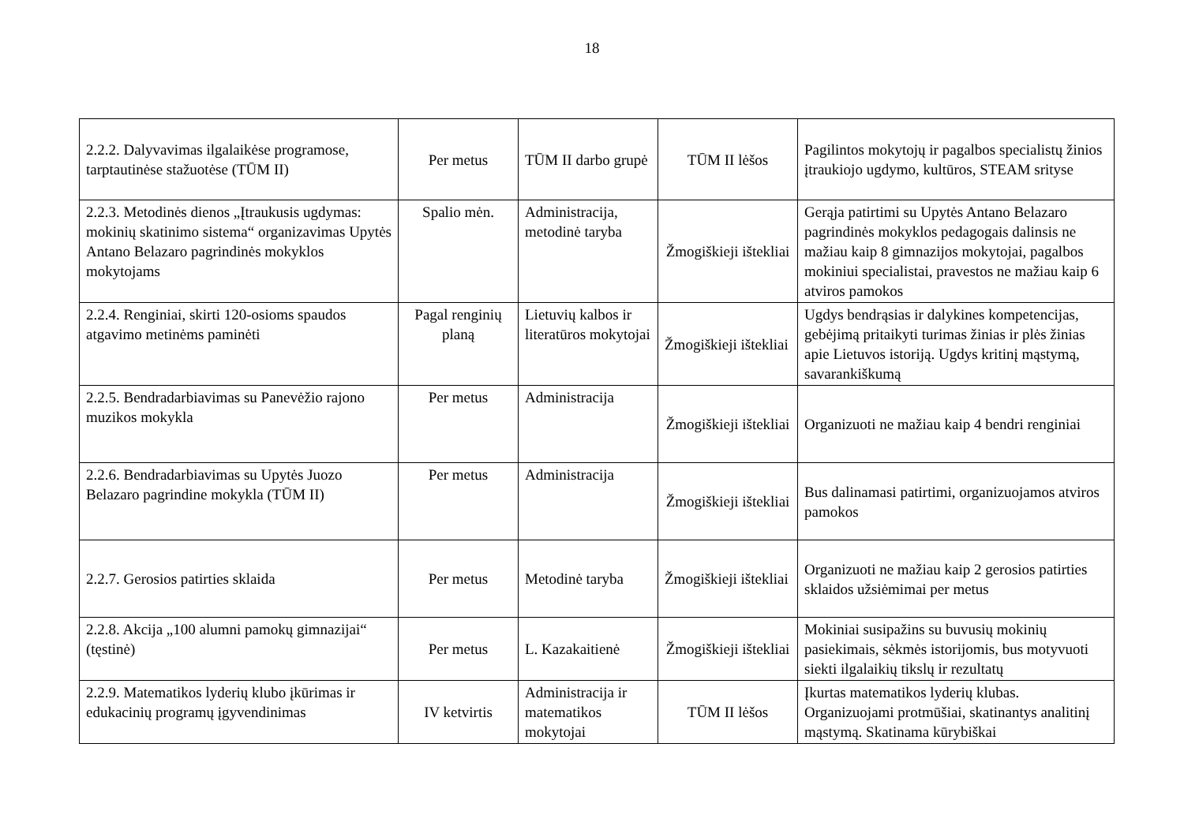18
| 2.2.2. Dalyvavimas ilgalaikėse programose, tarptautinėse stažuotėse (TŪM II) | Per metus | TŪM II darbo grupė | TŪM II lėšos | Pagilintos mokytojų ir pagalbos specialistų žinios įtraukiojo ugdymo, kultūros, STEAM srityse |
| 2.2.3. Metodinės dienos „Įtraukusis ugdymas: mokinių skatinimo sistema“ organizavimas Upytės Antano Belazaro pagrindinės mokyklos mokytojams | Spalio mėn. | Administracija, metodinė taryba | Žmogiškieji ištekliai | Gerąja patirtimi su Upytės Antano Belazaro pagrindinės mokyklos pedagogais dalinsis ne mažiau kaip 8 gimnazijos mokytojai, pagalbos mokiniui specialistai, pravestos ne mažiau kaip 6 atviros pamokos |
| 2.2.4. Renginiai, skirti 120-osioms spaudos atgavimo metinėms paminėti | Pagal renginių planą | Lietuvių kalbos ir literatūros mokytojai | Žmogiškieji ištekliai | Ugdys bendrąsias ir dalykines kompetencijas, gebėjimą pritaikyti turimas žinias ir plės žinias apie Lietuvos istoriją. Ugdys kritinį mąstymą, savarankiškumą |
| 2.2.5. Bendradarbiavimas su Panevėžio rajono muzikos mokykla | Per metus | Administracija | Žmogiškieji ištekliai | Organizuoti ne mažiau kaip 4 bendri renginiai |
| 2.2.6. Bendradarbiavimas su Upytės Juozo Belazaro pagrindine mokykla (TŪM II) | Per metus | Administracija | Žmogiškieji ištekliai | Bus dalinamasi patirtimi, organizuojamos atviros pamokos |
| 2.2.7. Gerosios patirties sklaida | Per metus | Metodinė taryba | Žmogiškieji ištekliai | Organizuoti ne mažiau kaip 2 gerosios patirties sklaidos užsiėmimai per metus |
| 2.2.8. Akcija „100 alumni pamokų gimnazijai“ (tęstinė) | Per metus | L. Kazakaitienė | Žmogiškieji ištekliai | Mokiniai susipažins su buvusių mokinių pasiekimais, sėkmės istorijomis, bus motyvuoti siekti ilgalaikių tikslų ir rezultatų |
| 2.2.9. Matematikos lyderių klubo įkūrimas ir edukacinių programų įgyvendinimas | IV ketvirtis | Administracija ir matematikos mokytojai | TŪM II lėšos | Įkurtas matematikos lyderių klubas. Organizuojami protmūšiai, skatinantys analitinį mąstymą. Skatinama kūrybiškai |